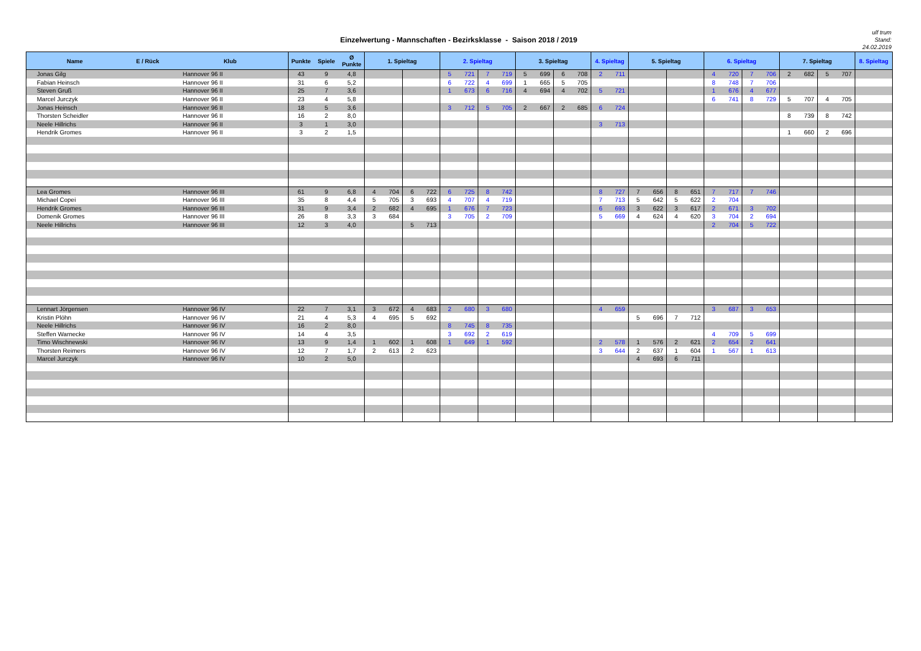Einzelwertung - Mannschaften - Bezirksklasse - Saison 2018 / 2019
ulf trum
Stand:
24.02.2019
| Name | E / Rück | Klub | Punkte | Spiele | Ø Punkte | 1. Spieltag | | | | 2. Spieltag | | | | 3. Spieltag | | | | 4. Spieltag | | 5. Spieltag | | | | 6. Spieltag | | | | 7. Spieltag | | | | 8. Spieltag |
| --- | --- | --- | --- | --- | --- | --- | --- | --- | --- | --- | --- | --- | --- | --- | --- | --- | --- | --- | --- | --- | --- | --- | --- | --- | --- | --- | --- | --- | --- | --- | --- | --- |
| Jonas Gilg | | Hannover 96 II | 43 | 9 | 4,8 | | | | | 5 | 721 | 7 | 719 | 5 | 699 | 6 | 708 | 2 | 711 | | | | | 4 | 720 | 7 | 706 | 2 | 682 | 5 | 707 | |
| Fabian Heinsch | | Hannover 96 II | 31 | 6 | 5,2 | | | | | 6 | 722 | 4 | 699 | 1 | 665 | 5 | 705 | | | | | | | 8 | 748 | 7 | 706 | | | | | |
| Steven Gruß | | Hannover 96 II | 25 | 7 | 3,6 | | | | | 1 | 673 | 6 | 716 | 4 | 694 | 4 | 702 | 5 | 721 | | | | | 1 | 676 | 4 | 677 | | | | | |
| Marcel Jurczyk | | Hannover 96 II | 23 | 4 | 5,8 | | | | | | | | | | | | | | | | | | | 6 | 741 | 8 | 729 | 5 | 707 | 4 | 705 | |
| Jonas Heinsch | | Hannover 96 II | 18 | 5 | 3,6 | | | | | 3 | 712 | 5 | 705 | 2 | 667 | 2 | 685 | 6 | 724 | | | | | | | | | | | | | |
| Thorsten Scheidler | | Hannover 96 II | 16 | 2 | 8,0 | | | | | | | | | | | | | | | | | | | | | | | 8 | 739 | 8 | 742 | |
| Neele Hillrichs | | Hannover 96 II | 3 | 1 | 3,0 | | | | | | | | | | | | | 3 | 713 | | | | | | | | | | | | | |
| Hendrik Gromes | | Hannover 96 II | 3 | 2 | 1,5 | | | | | | | | | | | | | | | | | | | | | | | 1 | 660 | 2 | 696 | |
| Lea Gromes | | Hannover 96 III | 61 | 9 | 6,8 | 4 | 704 | 6 | 722 | 6 | 725 | 8 | 742 | | | | | 8 | 727 | 7 | 656 | 8 | 651 | 7 | 717 | 7 | 746 | | | | | |
| Michael Copei | | Hannover 96 III | 35 | 8 | 4,4 | 5 | 705 | 3 | 693 | 4 | 707 | 4 | 719 | | | | | 7 | 713 | 5 | 642 | 5 | 622 | 2 | 704 | | | | | | | |
| Hendrik Gromes | | Hannover 96 III | 31 | 9 | 3,4 | 2 | 682 | 4 | 695 | 1 | 676 | 7 | 723 | | | | | 6 | 693 | 3 | 622 | 3 | 617 | 2 | 671 | 3 | 702 | | | | | |
| Domenik Gromes | | Hannover 96 III | 26 | 8 | 3,3 | 3 | 684 | | | 3 | 705 | 2 | 709 | | | | | 5 | 669 | 4 | 624 | 4 | 620 | 3 | 704 | 2 | 694 | | | | | |
| Neele Hillrichs | | Hannover 96 III | 12 | 3 | 4,0 | | | 5 | 713 | | | | | | | | | | | | | | | 2 | 704 | 5 | 722 | | | | | |
| Lennart Jörgensen | | Hannover 96 IV | 22 | 7 | 3,1 | 3 | 672 | 4 | 683 | 2 | 680 | 3 | 680 | | | | | 4 | 659 | | | | | 3 | 687 | 3 | 653 | | | | | |
| Kristin Plöhn | | Hannover 96 IV | 21 | 4 | 5,3 | 4 | 695 | 5 | 692 | | | | | | | | | | | 5 | 696 | 7 | 712 | | | | | | | | | |
| Neele Hillrichs | | Hannover 96 IV | 16 | 2 | 8,0 | | | | | 8 | 745 | 8 | 735 | | | | | | | | | | | | | | | | | | | |
| Steffen Warnecke | | Hannover 96 IV | 14 | 4 | 3,5 | | | | | 3 | 692 | 2 | 619 | | | | | | | | | | | 4 | 709 | 5 | 699 | | | | | |
| Timo Wischnewski | | Hannover 96 IV | 13 | 9 | 1,4 | 1 | 602 | 1 | 608 | 1 | 649 | 1 | 592 | | | | | 2 | 578 | 1 | 576 | 2 | 621 | 2 | 654 | 2 | 641 | | | | | |
| Thorsten Reimers | | Hannover 96 IV | 12 | 7 | 1,7 | 2 | 613 | 2 | 623 | | | | | | | | | 3 | 644 | 2 | 637 | 1 | 604 | 1 | 567 | 1 | 613 | | | | | |
| Marcel Jurczyk | | Hannover 96 IV | 10 | 2 | 5,0 | | | | | | | | | | | | | | | 4 | 693 | 6 | 711 | | | | | | | | | |